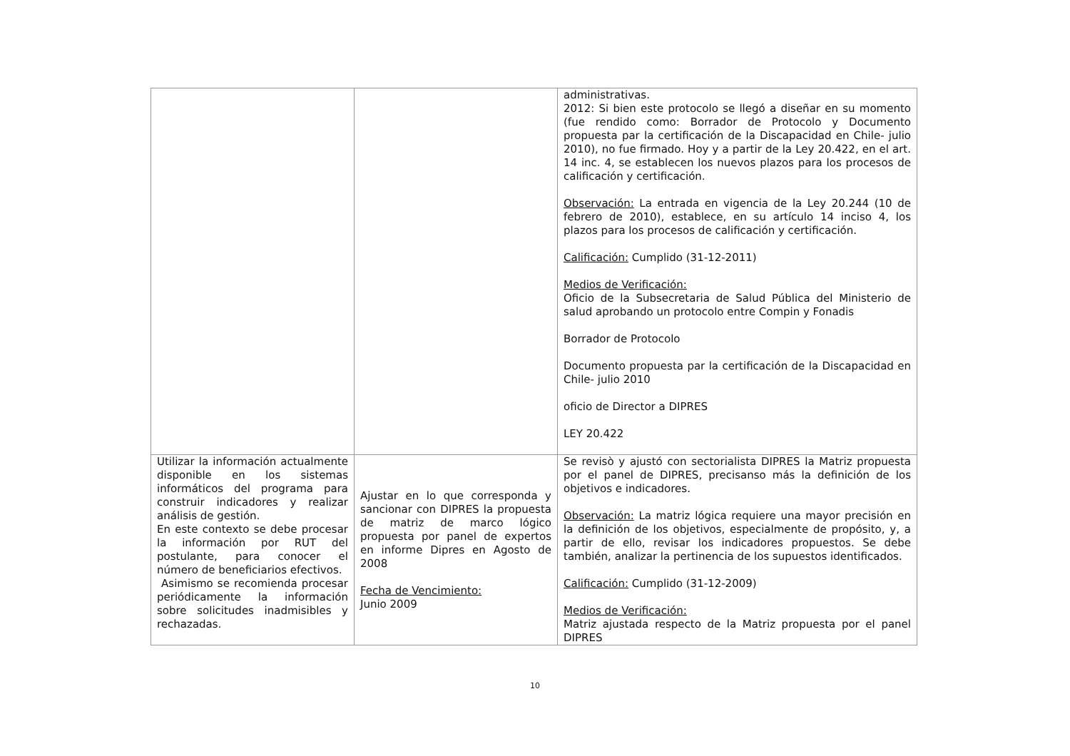| | | administrativas. 2012: Si bien este protocolo se llegó a diseñar en su momento (fue rendido como: Borrador de Protocolo y Documento propuesta par la certificación de la Discapacidad en Chile- julio 2010), no fue firmado. Hoy y a partir de la Ley 20.422, en el art. 14 inc. 4, se establecen los nuevos plazos para los procesos de calificación y certificación. Observación: La entrada en vigencia de la Ley 20.244 (10 de febrero de 2010), establece, en su artículo 14 inciso 4, los plazos para los procesos de calificación y certificación. Calificación: Cumplido (31-12-2011) Medios de Verificación: Oficio de la Subsecretaria de Salud Pública del Ministerio de salud aprobando un protocolo entre Compin y Fonadis Borrador de Protocolo Documento propuesta par la certificación de la Discapacidad en Chile- julio 2010 oficio de Director a DIPRES LEY 20.422 |
| Utilizar la información actualmente disponible en los sistemas informáticos del programa para construir indicadores y realizar análisis de gestión. En este contexto se debe procesar la información por RUT del postulante, para conocer el número de beneficiarios efectivos. Asimismo se recomienda procesar periódicamente la información sobre solicitudes inadmisibles y rechazadas. | Ajustar en lo que corresponda y sancionar con DIPRES la propuesta de matriz de marco lógico propuesta por panel de expertos en informe Dipres en Agosto de 2008 Fecha de Vencimiento: Junio 2009 | Se revisò y ajustó con sectorialista DIPRES la Matriz propuesta por el panel de DIPRES, precisanso más la definición de los objetivos e indicadores. Observación: La matriz lógica requiere una mayor precisión en la definición de los objetivos, especialmente de propósito, y, a partir de ello, revisar los indicadores propuestos. Se debe también, analizar la pertinencia de los supuestos identificados. Calificación: Cumplido (31-12-2009) Medios de Verificación: Matriz ajustada respecto de la Matriz propuesta por el panel DIPRES |
10